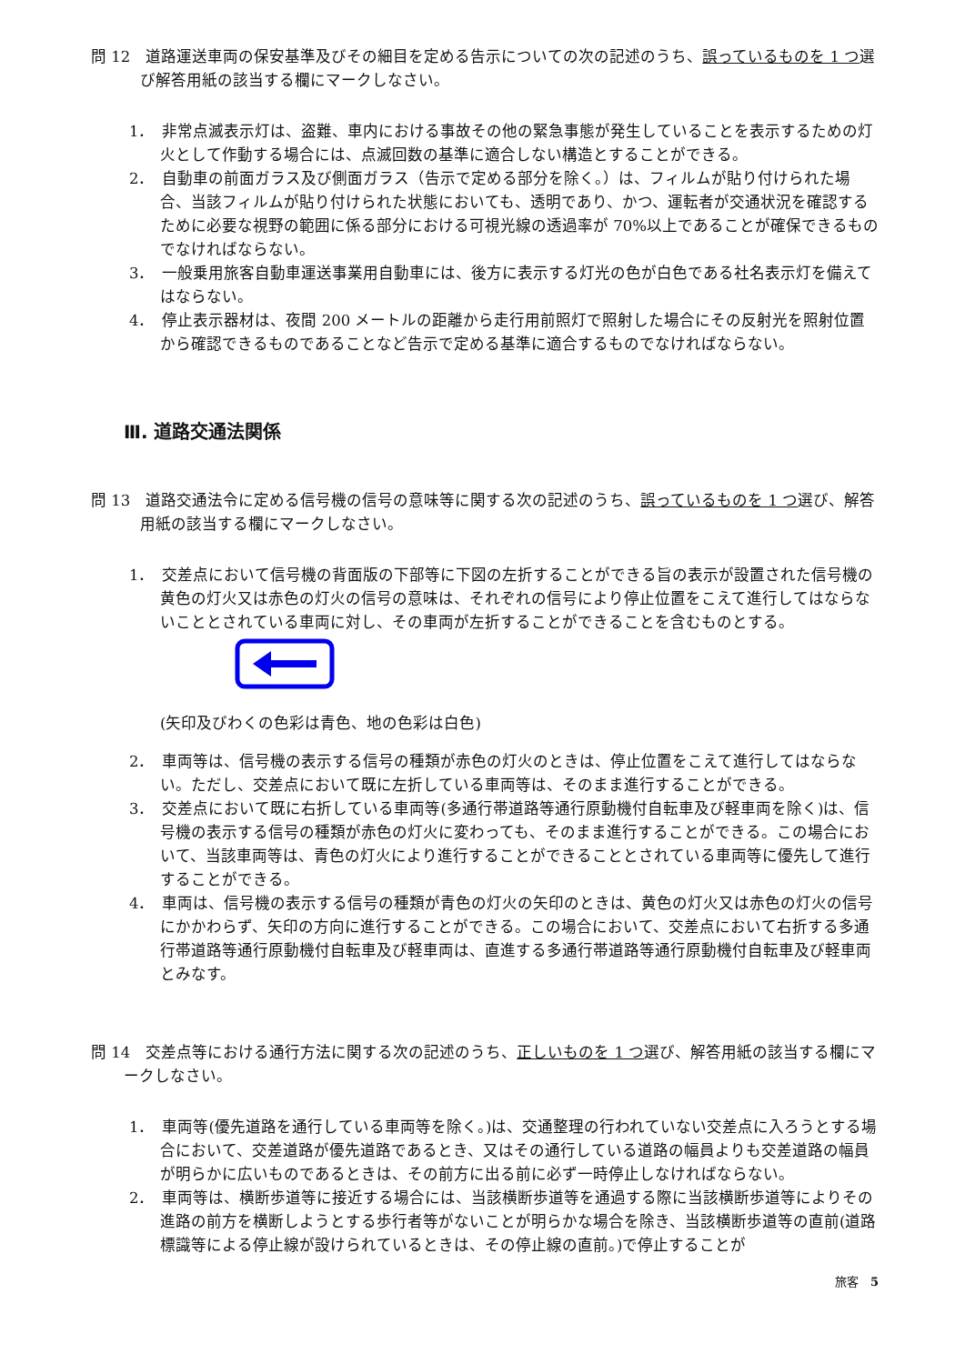問 12　道路運送車両の保安基準及びその細目を定める告示についての次の記述のうち、誤っているものを 1 つ選び解答用紙の該当する欄にマークしなさい。
1．　非常点滅表示灯は、盗難、車内における事故その他の緊急事態が発生していることを表示するための灯火として作動する場合には、点滅回数の基準に適合しない構造とすることができる。
2．　自動車の前面ガラス及び側面ガラス（告示で定める部分を除く。）は、フィルムが貼り付けられた場合、当該フィルムが貼り付けられた状態においても、透明であり、かつ、運転者が交通状況を確認するために必要な視野の範囲に係る部分における可視光線の透過率が 70%以上であることが確保できるものでなければならない。
3．　一般乗用旅客自動車運送事業用自動車には、後方に表示する灯光の色が白色である社名表示灯を備えてはならない。
4．　停止表示器材は、夜間 200 メートルの距離から走行用前照灯で照射した場合にその反射光を照射位置から確認できるものであることなど告示で定める基準に適合するものでなければならない。
Ⅲ. 道路交通法関係
問 13　道路交通法令に定める信号機の信号の意味等に関する次の記述のうち、誤っているものを 1 つ選び、解答用紙の該当する欄にマークしなさい。
1．　交差点において信号機の背面版の下部等に下図の左折することができる旨の表示が設置された信号機の黄色の灯火又は赤色の灯火の信号の意味は、それぞれの信号により停止位置をこえて進行してはならないこととされている車両に対し、その車両が左折することができることを含むものとする。
(矢印及びわくの色彩は青色、地の色彩は白色)
2．　車両等は、信号機の表示する信号の種類が赤色の灯火のときは、停止位置をこえて進行してはならない。ただし、交差点において既に左折している車両等は、そのまま進行することができる。
3．　交差点において既に右折している車両等(多通行帯道路等通行原動機付自転車及び軽車両を除く)は、信号機の表示する信号の種類が赤色の灯火に変わっても、そのまま進行することができる。この場合において、当該車両等は、青色の灯火により進行することができることとされている車両等に優先して進行することができる。
4．　車両は、信号機の表示する信号の種類が青色の灯火の矢印のときは、黄色の灯火又は赤色の灯火の信号にかかわらず、矢印の方向に進行することができる。この場合において、交差点において右折する多通行帯道路等通行原動機付自転車及び軽車両は、直進する多通行帯道路等通行原動機付自転車及び軽車両とみなす。
問 14　交差点等における通行方法に関する次の記述のうち、正しいものを 1 つ選び、解答用紙の該当する欄にマークしなさい。
1．　車両等(優先道路を通行している車両等を除く。)は、交通整理の行われていない交差点に入ろうとする場合において、交差道路が優先道路であるとき、又はその通行している道路の幅員よりも交差道路の幅員が明らかに広いものであるときは、その前方に出る前に必ず一時停止しなければならない。
2．　車両等は、横断歩道等に接近する場合には、当該横断歩道等を通過する際に当該横断歩道等によりその進路の前方を横断しようとする歩行者等がないことが明らかな場合を除き、当該横断歩道等の直前(道路標識等による停止線が設けられているときは、その停止線の直前。)で停止することが
旅客　5